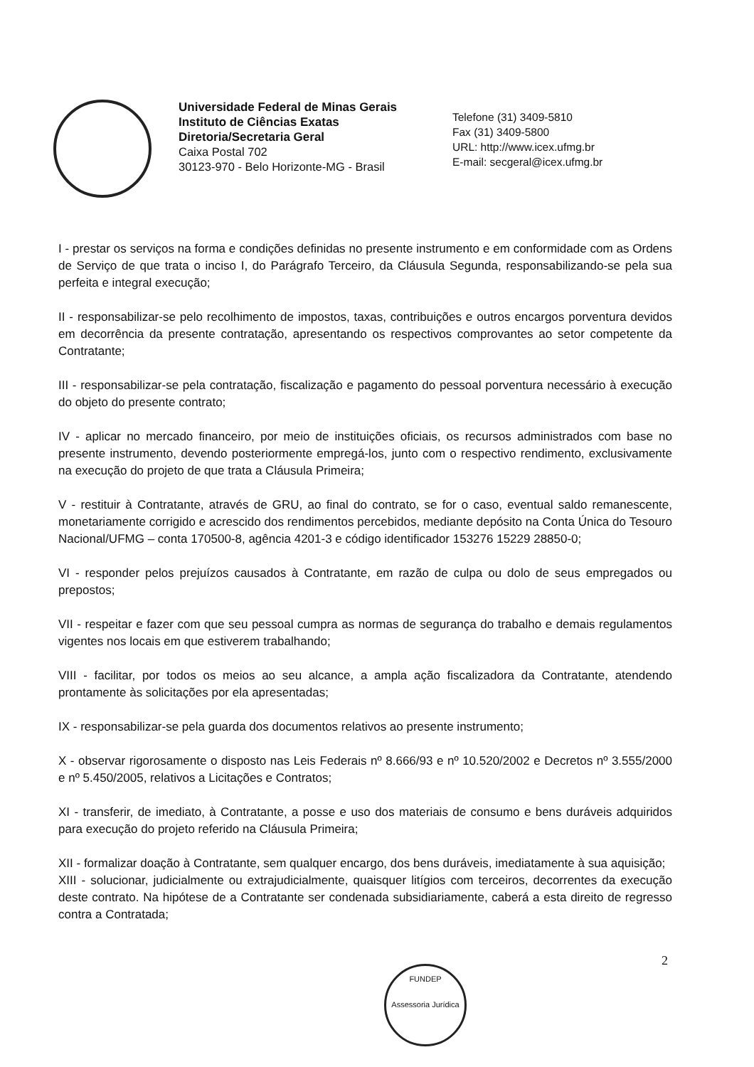Universidade Federal de Minas Gerais
Instituto de Ciências Exatas
Diretoria/Secretaria Geral
Caixa Postal 702
30123-970 - Belo Horizonte-MG - Brasil
Telefone (31) 3409-5810
Fax (31) 3409-5800
URL: http://www.icex.ufmg.br
E-mail: secgeral@icex.ufmg.br
I - prestar os serviços na forma e condições definidas no presente instrumento e em conformidade com as Ordens de Serviço de que trata o inciso I, do Parágrafo Terceiro, da Cláusula Segunda, responsabilizando-se pela sua perfeita e integral execução;
II - responsabilizar-se pelo recolhimento de impostos, taxas, contribuições e outros encargos porventura devidos em decorrência da presente contratação, apresentando os respectivos comprovantes ao setor competente da Contratante;
III - responsabilizar-se pela contratação, fiscalização e pagamento do pessoal porventura necessário à execução do objeto do presente contrato;
IV - aplicar no mercado financeiro, por meio de instituições oficiais, os recursos administrados com base no presente instrumento, devendo posteriormente empregá-los, junto com o respectivo rendimento, exclusivamente na execução do projeto de que trata a Cláusula Primeira;
V - restituir à Contratante, através de GRU, ao final do contrato, se for o caso, eventual saldo remanescente, monetariamente corrigido e acrescido dos rendimentos percebidos, mediante depósito na Conta Única do Tesouro Nacional/UFMG – conta 170500-8, agência 4201-3 e código identificador 153276 15229 28850-0;
VI - responder pelos prejuízos causados à Contratante, em razão de culpa ou dolo de seus empregados ou prepostos;
VII - respeitar e fazer com que seu pessoal cumpra as normas de segurança do trabalho e demais regulamentos vigentes nos locais em que estiverem trabalhando;
VIII - facilitar, por todos os meios ao seu alcance, a ampla ação fiscalizadora da Contratante, atendendo prontamente às solicitações por ela apresentadas;
IX - responsabilizar-se pela guarda dos documentos relativos ao presente instrumento;
X - observar rigorosamente o disposto nas Leis Federais nº 8.666/93 e nº 10.520/2002 e Decretos nº 3.555/2000 e nº 5.450/2005, relativos a Licitações e Contratos;
XI - transferir, de imediato, à Contratante, a posse e uso dos materiais de consumo e bens duráveis adquiridos para execução do projeto referido na Cláusula Primeira;
XII - formalizar doação à Contratante, sem qualquer encargo, dos bens duráveis, imediatamente à sua aquisição;
XIII - solucionar, judicialmente ou extrajudicialmente, quaisquer litígios com terceiros, decorrentes da execução deste contrato. Na hipótese de a Contratante ser condenada subsidiariamente, caberá a esta direito de regresso contra a Contratada;
2
FUNDEP
Assessoria Jurídica